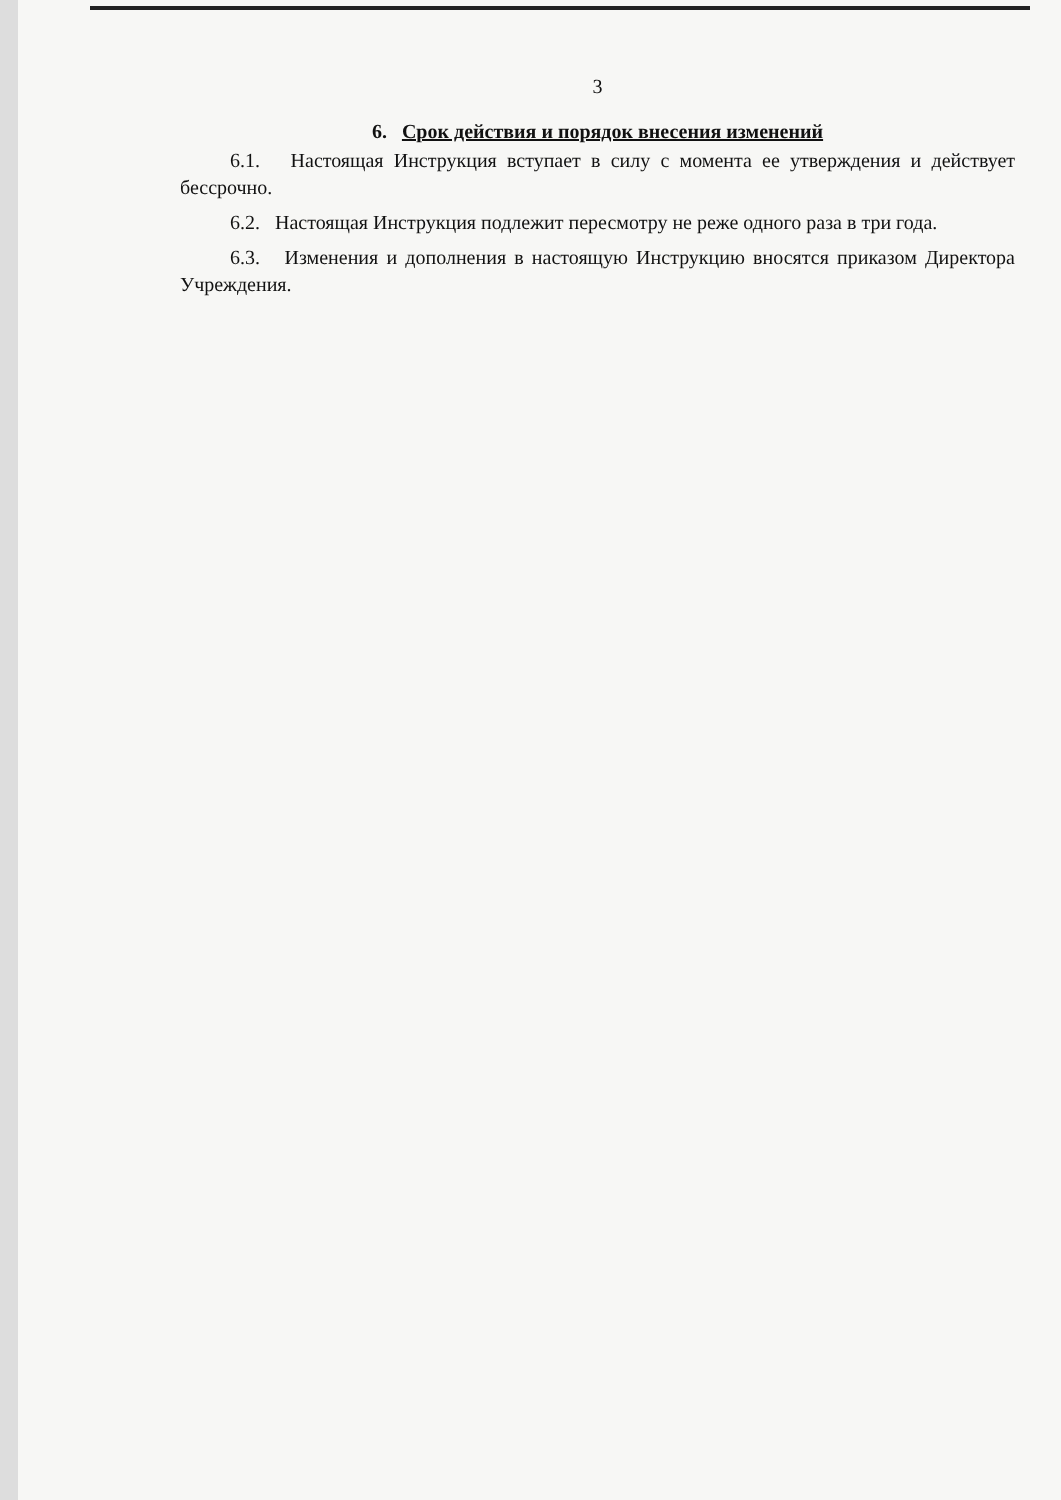3
6. Срок действия и порядок внесения изменений
6.1. Настоящая Инструкция вступает в силу с момента ее утверждения и действует бессрочно.
6.2. Настоящая Инструкция подлежит пересмотру не реже одного раза в три года.
6.3. Изменения и дополнения в настоящую Инструкцию вносятся приказом Директора Учреждения.